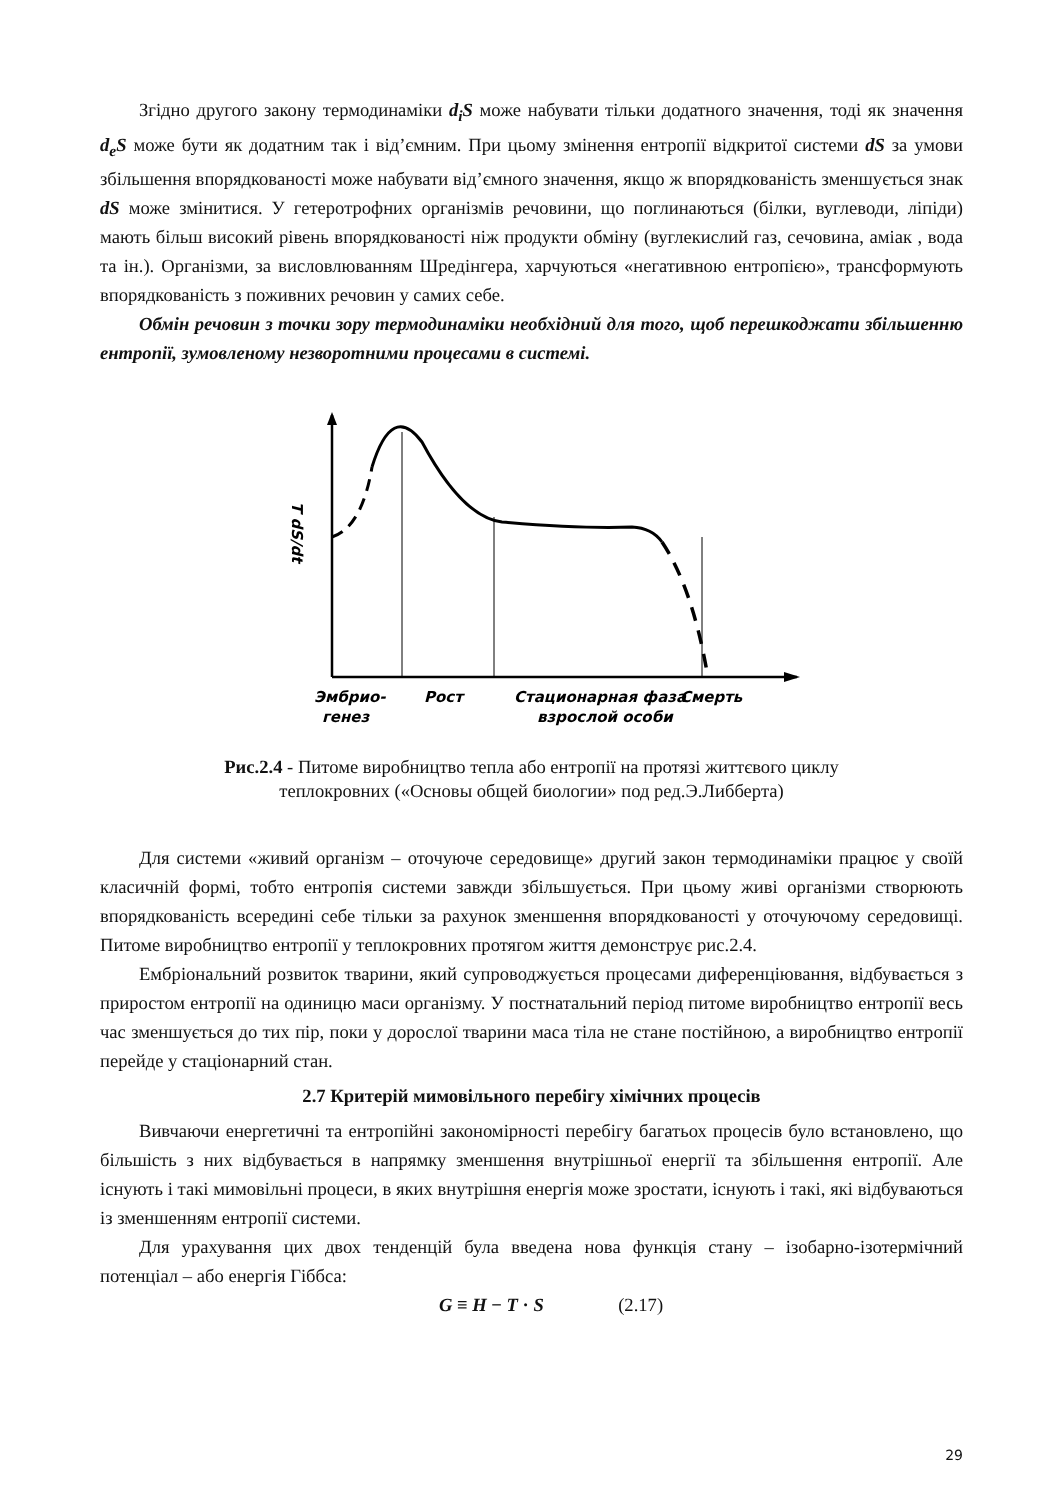Згідно другого закону термодинаміки d<sub>i</sub>S може набувати тільки додатного значення, тоді як значення d<sub>e</sub>S може бути як додатним так і від’ємним. При цьому змінення ентропії відкритої системи dS за умови збільшення впорядкованості може набувати від’ємного значення, якщо ж впорядкованість зменшується знак dS може змінитися. У гетеротрофних організмів речовини, що поглинаються (білки, вуглеводи, ліпіди) мають більш високий рівень впорядкованості ніж продукти обміну (вуглекислий газ, сечовина, аміак , вода та ін.). Організми, за висловлюванням Шредінгера, харчуються «негативною ентропією», трансформують впорядкованість з поживних речовин у самих себе.
Обмін речовин з точки зору термодинаміки необхідний для того, щоб перешкоджати збільшенню ентропії, зумовленому незворотними процесами в системі.
T dS/dt
Эмбрио-
генез
Рост
Стационарная фаза
взрослой особи
Смерть
Рис.2.4 - Питоме виробництво тепла або ентропії на протязі життєвого циклу теплокровних («Основы общей биологии» под ред.Э.Либберта)
Для системи «живий організм – оточуюче середовище» другий закон термодинаміки працює у своїй класичній формі, тобто ентропія системи завжди збільшується. При цьому живі організми створюють впорядкованість всередині себе тільки за рахунок зменшення впорядкованості у оточуючому середовищі. Питоме виробництво ентропії у теплокровних протягом життя демонструє рис.2.4.
Ембріональний розвиток тварини, який супроводжується процесами диференціювання, відбувається з приростом ентропії на одиницю маси організму. У постнатальний період питоме виробництво ентропії весь час зменшується до тих пір, поки у дорослої тварини маса тіла не стане постійною, а виробництво ентропії перейде у стаціонарний стан.
2.7 Критерій мимовільного перебігу хімічних процесів
Вивчаючи енергетичні та ентропійні закономірності перебігу багатьох процесів було встановлено, що більшість з них відбувається в напрямку зменшення внутрішньої енергії та збільшення ентропії. Але існують і такі мимовільні процеси, в яких внутрішня енергія може зростати, існують і такі, які відбуваються із зменшенням ентропії системи.
Для урахування цих двох тенденцій була введена нова функція стану – ізобарно-ізотермічний потенціал – або енергія Гіббса:
G ≡ H − T · S (2.17)
29